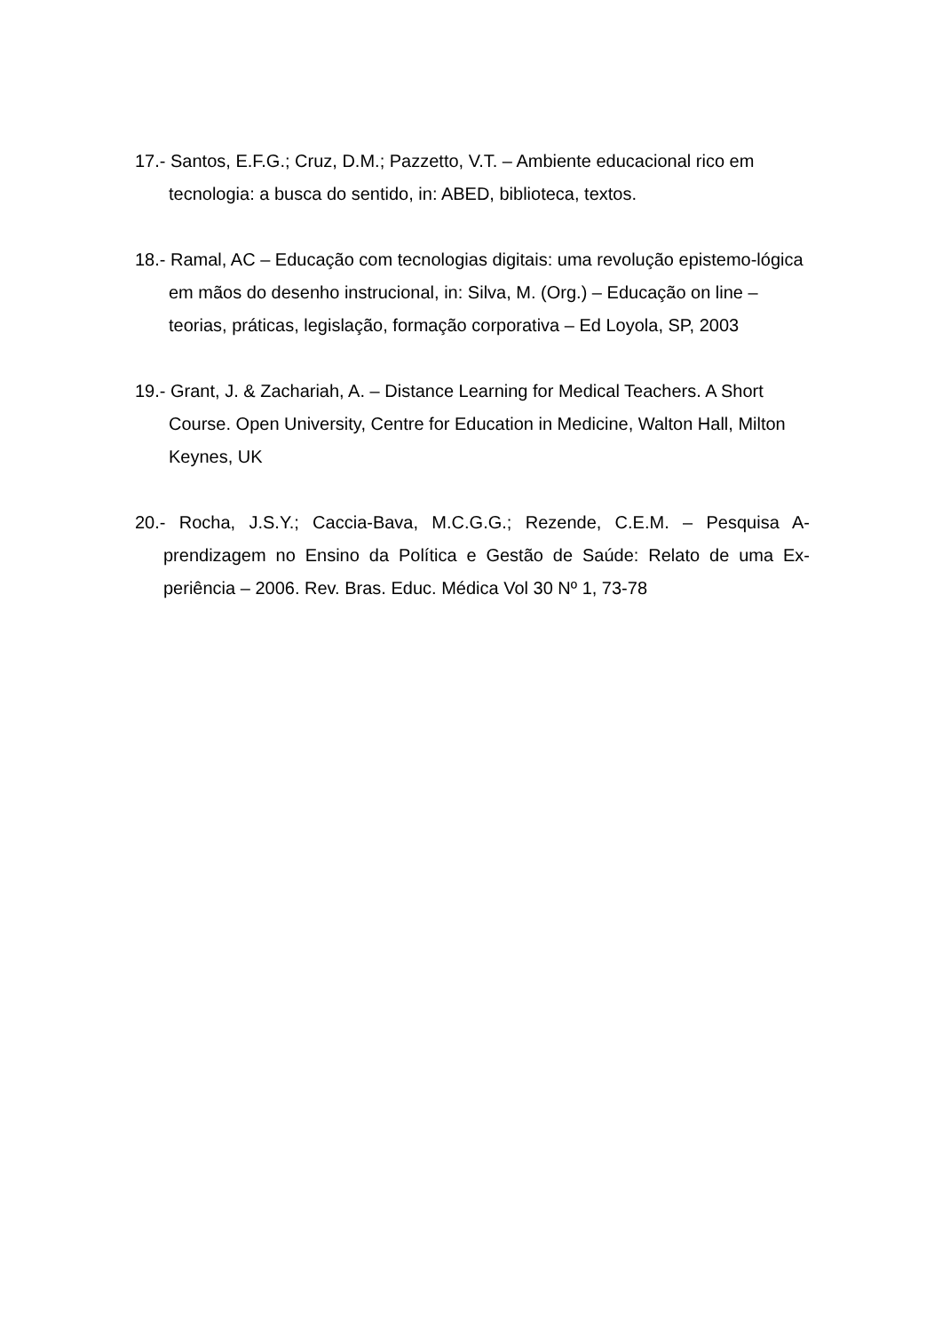17.- Santos, E.F.G.; Cruz, D.M.; Pazzetto, V.T. – Ambiente educacional rico em tecnologia: a busca do sentido, in: ABED, biblioteca, textos.
18.- Ramal, AC – Educação com tecnologias digitais: uma revolução epistemo-lógica em mãos do desenho instrucional, in: Silva, M. (Org.) – Educação on line – teorias, práticas, legislação, formação corporativa – Ed Loyola, SP, 2003
19.- Grant, J. & Zachariah, A. – Distance Learning for Medical Teachers. A Short Course. Open University, Centre for Education in Medicine, Walton Hall, Milton Keynes, UK
20.- Rocha, J.S.Y.; Caccia-Bava, M.C.G.G.; Rezende, C.E.M. – Pesquisa A-prendizagem no Ensino da Política e Gestão de Saúde: Relato de uma Ex-periência – 2006. Rev. Bras. Educ. Médica Vol 30 Nº 1, 73-78